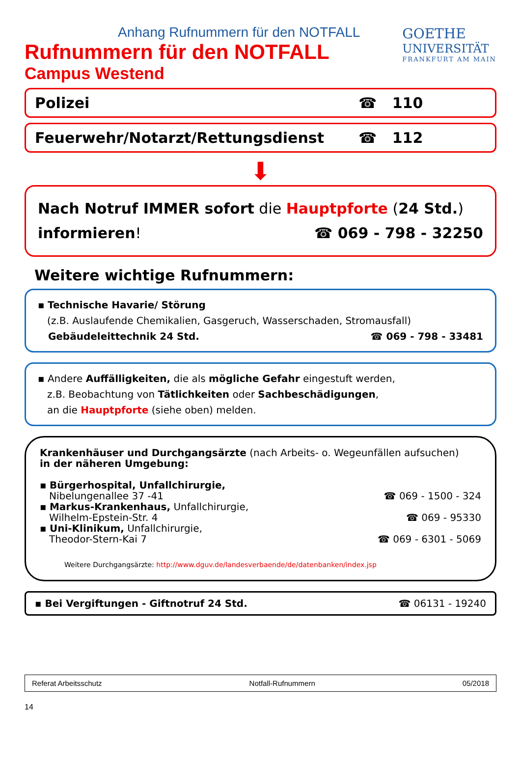Anhang Rufnummern für den NOTFALL
Rufnummern für den NOTFALL
Campus Westend
GOETHE
UNIVERSITÄT
FRANKFURT AM MAIN
Polizei ☎ 110
Feuerwehr/Notarzt/Rettungsdienst ☎ 112
⬇
Nach Notruf IMMER sofort die Hauptpforte (24 Std.)
informieren! ☎ 069 - 798 - 32250
Weitere wichtige Rufnummern:
▪ Technische Havarie/ Störung
(z.B. Auslaufende Chemikalien, Gasgeruch, Wasserschaden, Stromausfall)
Gebäudeleittechnik 24 Std. ☎ 069 - 798 - 33481
▪ Andere Auffälligkeiten, die als mögliche Gefahr eingestuft werden,
z.B. Beobachtung von Tätlichkeiten oder Sachbeschädigungen,
an die Hauptpforte (siehe oben) melden.
Krankenhäuser und Durchgangsärzte (nach Arbeits- o. Wegeunfällen aufsuchen)
in der näheren Umgebung:
▪ Bürgerhospital, Unfallchirurgie,
Nibelungenallee 37 -41
☎ 069 - 1500 - 324
▪ Markus-Krankenhaus, Unfallchirurgie,
Wilhelm-Epstein-Str. 4
☎ 069 - 95330
▪ Uni-Klinikum, Unfallchirurgie,
Theodor-Stern-Kai 7
☎ 069 - 6301 - 5069
Weitere Durchgangsärzte: http://www.dguv.de/landesverbaende/de/datenbanken/index.jsp
▪ Bei Vergiftungen - Giftnotruf 24 Std. ☎ 06131 - 19240
Referat Arbeitsschutz Notfall-Rufnummern 05/2018
14